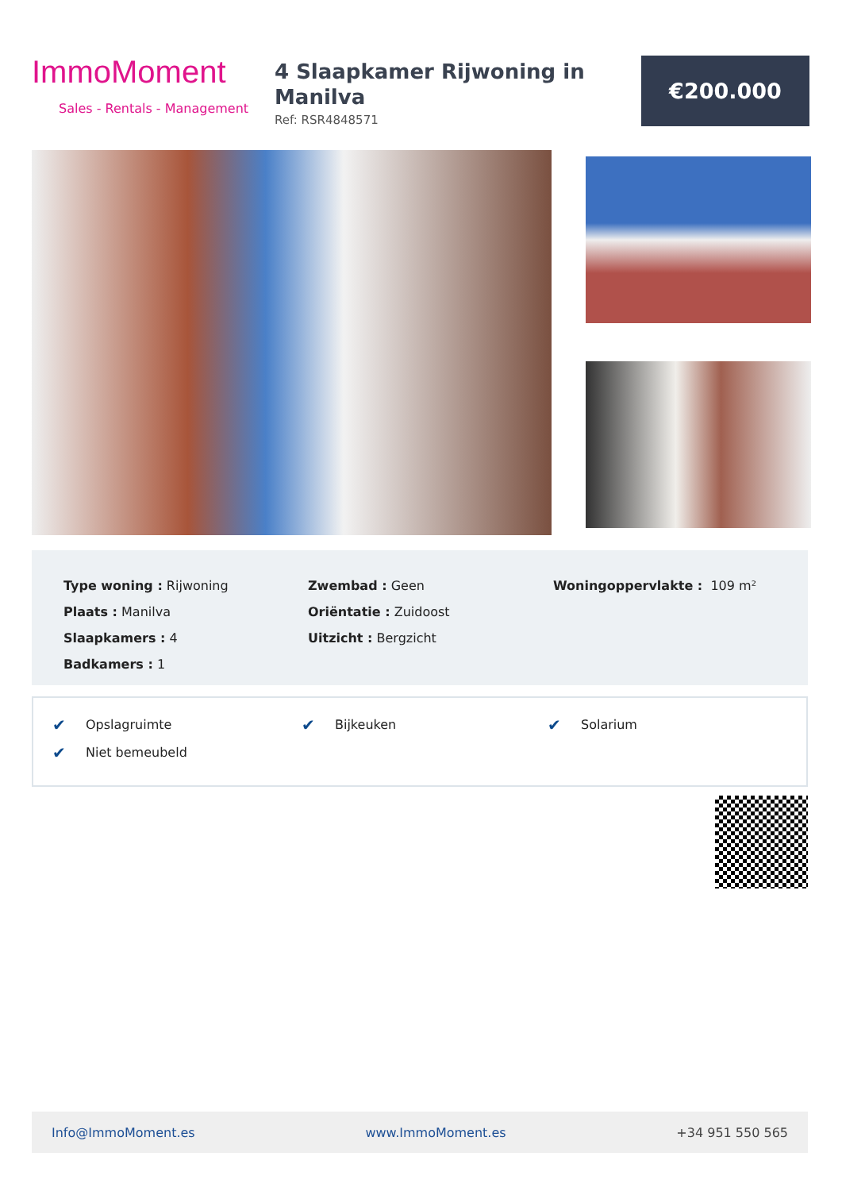ImmoMoment
Sales - Rentals - Management
4 Slaapkamer Rijwoning in Manilva
Ref: RSR4848571
€200.000
Type woning : Rijwoning
Plaats : Manilva
Slaapkamers : 4
Badkamers : 1
Zwembad : Geen
Oriëntatie : Zuidoost
Uitzicht : Bergzicht
Woningoppervlakte : 109 m²
✔ Opslagruimte ✔ Bijkeuken ✔ Solarium
✔ Niet bemeubeld
Info@ImmoMoment.es www.ImmoMoment.es +34 951 550 565